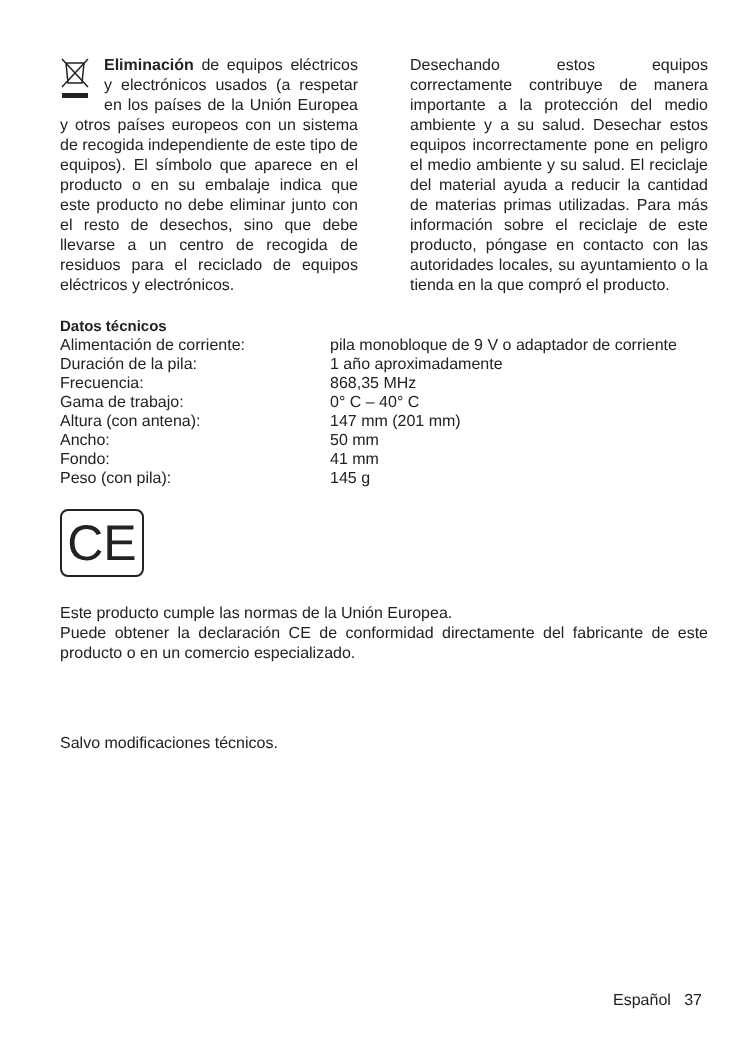Eliminación de equipos eléctricos y electrónicos usados (a respetar en los países de la Unión Europea y otros países europeos con un sistema de recogida independiente de este tipo de equipos). El símbolo que aparece en el producto o en su embalaje indica que este producto no debe eliminar junto con el resto de desechos, sino que debe llevarse a un centro de recogida de residuos para el reciclado de equipos eléctricos y electrónicos.
Desechando estos equipos correctamente contribuye de manera importante a la protección del medio ambiente y a su salud. Desechar estos equipos incorrectamente pone en peligro el medio ambiente y su salud. El reciclaje del material ayuda a reducir la cantidad de materias primas utilizadas. Para más información sobre el reciclaje de este producto, póngase en contacto con las autoridades locales, su ayuntamiento o la tienda en la que compró el producto.
Datos técnicos
| Alimentación de corriente: | pila monobloque de 9 V o adaptador de corriente |
| Duración de la pila: | 1 año aproximadamente |
| Frecuencia: | 868,35 MHz |
| Gama de trabajo: | 0° C – 40° C |
| Altura (con antena): | 147 mm (201 mm) |
| Ancho: | 50 mm |
| Fondo: | 41 mm |
| Peso (con pila): | 145 g |
CE
Este producto cumple las normas de la Unión Europea.
Puede obtener la declaración CE de conformidad directamente del fabricante de este producto o en un comercio especializado.
Salvo modificaciones técnicos.
Español 37